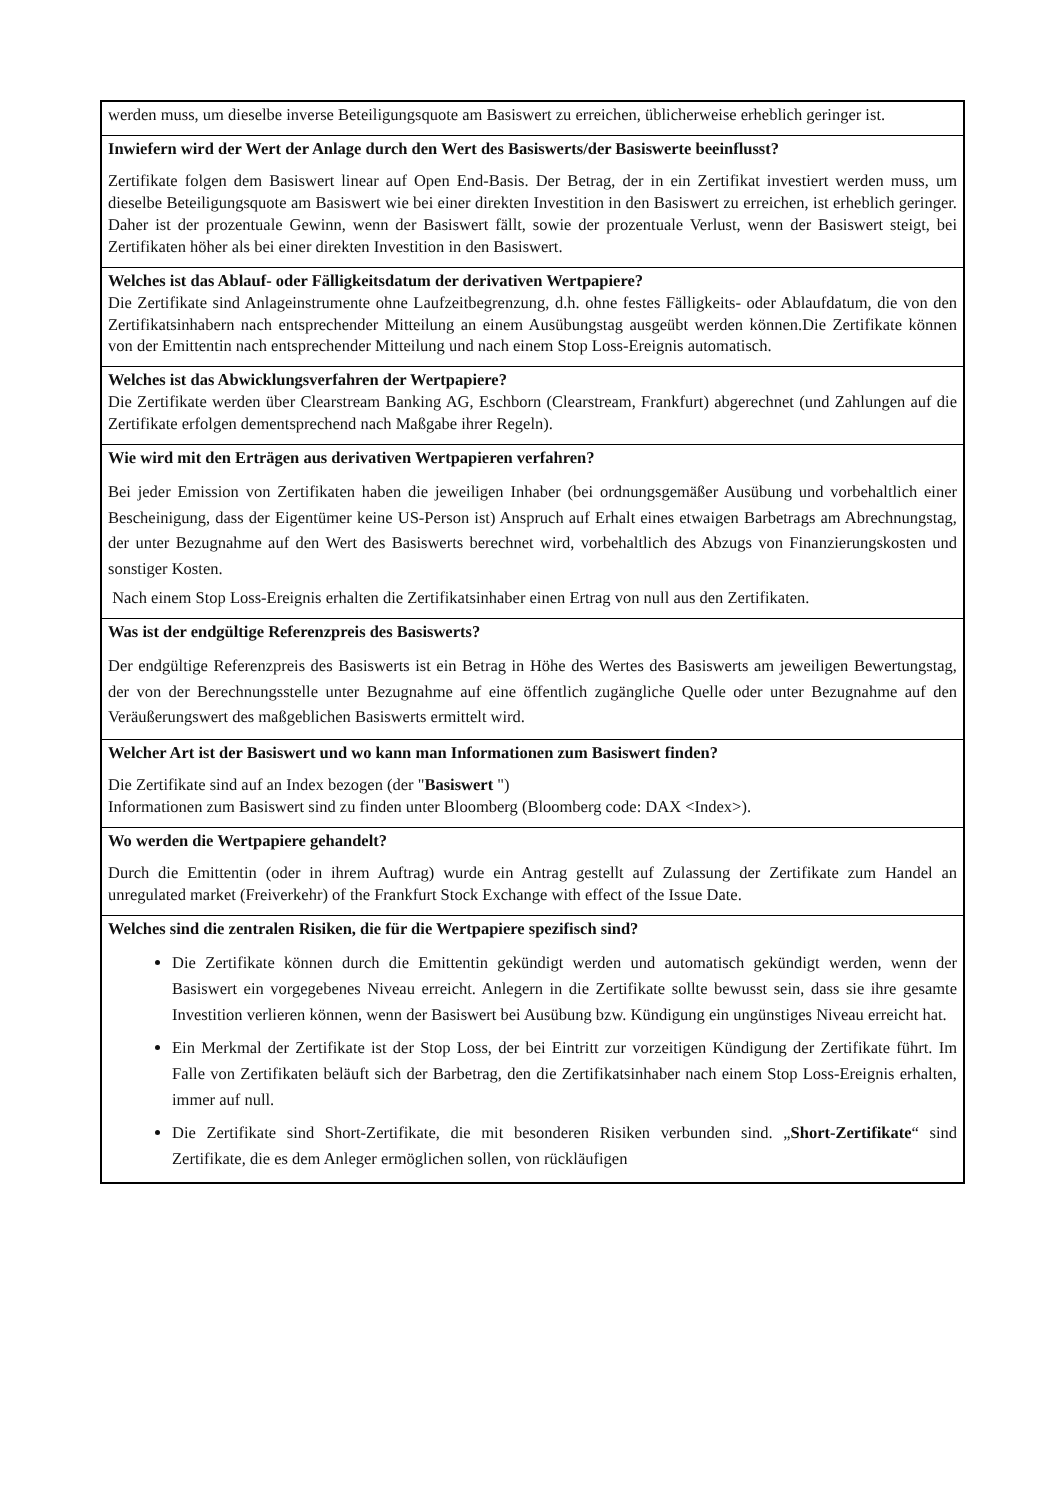| werden muss, um dieselbe inverse Beteiligungsquote am Basiswert zu erreichen, üblicherweise erheblich geringer ist. |
| Inwiefern wird der Wert der Anlage durch den Wert des Basiswerts/der Basiswerte beeinflusst? Zertifikate folgen dem Basiswert linear auf Open End-Basis. Der Betrag, der in ein Zertifikat investiert werden muss, um dieselbe Beteiligungsquote am Basiswert wie bei einer direkten Investition in den Basiswert zu erreichen, ist erheblich geringer. Daher ist der prozentuale Gewinn, wenn der Basiswert fällt, sowie der prozentuale Verlust, wenn der Basiswert steigt, bei Zertifikaten höher als bei einer direkten Investition in den Basiswert. |
| Welches ist das Ablauf- oder Fälligkeitsdatum der derivativen Wertpapiere? Die Zertifikate sind Anlageinstrumente ohne Laufzeitbegrenzung, d.h. ohne festes Fälligkeits- oder Ablaufdatum, die von den Zertifikatsinhabern nach entsprechender Mitteilung an einem Ausübungstag ausgeübt werden können.Die Zertifikate können von der Emittentin nach entsprechender Mitteilung und nach einem Stop Loss-Ereignis automatisch. |
| Welches ist das Abwicklungsverfahren der Wertpapiere? Die Zertifikate werden über Clearstream Banking AG, Eschborn (Clearstream, Frankfurt) abgerechnet (und Zahlungen auf die Zertifikate erfolgen dementsprechend nach Maßgabe ihrer Regeln). |
| Wie wird mit den Erträgen aus derivativen Wertpapieren verfahren? Bei jeder Emission von Zertifikaten haben die jeweiligen Inhaber (bei ordnungsgemäßer Ausübung und vorbehaltlich einer Bescheinigung, dass der Eigentümer keine US-Person ist) Anspruch auf Erhalt eines etwaigen Barbetrags am Abrechnungstag, der unter Bezugnahme auf den Wert des Basiswerts berechnet wird, vorbehaltlich des Abzugs von Finanzierungskosten und sonstiger Kosten. Nach einem Stop Loss-Ereignis erhalten die Zertifikatsinhaber einen Ertrag von null aus den Zertifikaten. |
| Was ist der endgültige Referenzpreis des Basiswerts? Der endgültige Referenzpreis des Basiswerts ist ein Betrag in Höhe des Wertes des Basiswerts am jeweiligen Bewertungstag, der von der Berechnungsstelle unter Bezugnahme auf eine öffentlich zugängliche Quelle oder unter Bezugnahme auf den Veräußerungswert des maßgeblichen Basiswerts ermittelt wird. |
| Welcher Art ist der Basiswert und wo kann man Informationen zum Basiswert finden? Die Zertifikate sind auf an Index bezogen (der " Basiswert ") Informationen zum Basiswert sind zu finden unter Bloomberg (Bloomberg code: DAX <Index>). |
| Wo werden die Wertpapiere gehandelt? Durch die Emittentin (oder in ihrem Auftrag) wurde ein Antrag gestellt auf Zulassung der Zertifikate zum Handel an unregulated market (Freiverkehr) of the Frankfurt Stock Exchange with effect of the Issue Date. |
| Welches sind die zentralen Risiken, die für die Wertpapiere spezifisch sind? Die Zertifikate können durch die Emittentin gekündigt werden und automatisch gekündigt werden, wenn der Basiswert ein vorgegebenes Niveau erreicht. Anlegern in die Zertifikate sollte bewusst sein, dass sie ihre gesamte Investition verlieren können, wenn der Basiswert bei Ausübung bzw. Kündigung ein ungünstiges Niveau erreicht hat. Ein Merkmal der Zertifikate ist der Stop Loss, der bei Eintritt zur vorzeitigen Kündigung der Zertifikate führt. Im Falle von Zertifikaten beläuft sich der Barbetrag, den die Zertifikatsinhaber nach einem Stop Loss-Ereignis erhalten, immer auf null. Die Zertifikate sind Short-Zertifikate, die mit besonderen Risiken verbunden sind. „ Short-Zertifikate “ sind Zertifikate, die es dem Anleger ermöglichen sollen, von rückläufigen |